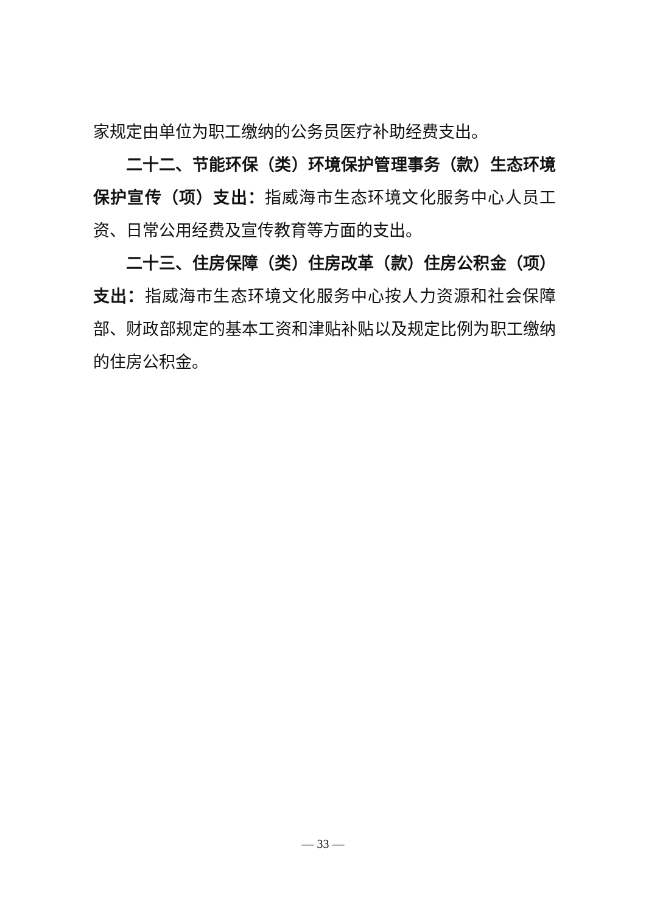家规定由单位为职工缴纳的公务员医疗补助经费支出。
二十二、节能环保（类）环境保护管理事务（款）生态环境保护宣传（项）支出：指威海市生态环境文化服务中心人员工资、日常公用经费及宣传教育等方面的支出。
二十三、住房保障（类）住房改革（款）住房公积金（项）支出：指威海市生态环境文化服务中心按人力资源和社会保障部、财政部规定的基本工资和津贴补贴以及规定比例为职工缴纳的住房公积金。
— 33 —